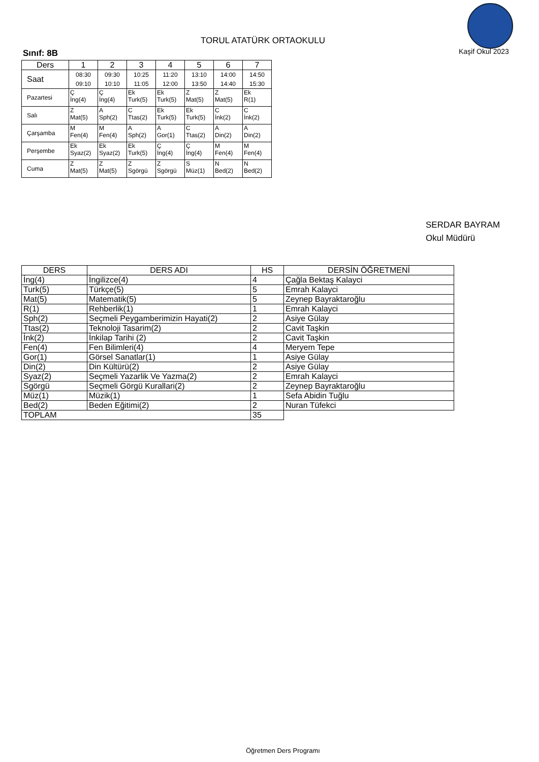TORUL ATATÜRK ORTAOKULU
Kaşif Okul 2023
Sınıf: 8B
| Ders | 1 | 2 | 3 | 4 | 5 | 6 | 7 |
| --- | --- | --- | --- | --- | --- | --- | --- |
| Saat | 08:30 09:10 | 09:30 10:10 | 10:25 11:05 | 11:20 12:00 | 13:10 13:50 | 14:00 14:40 | 14:50 15:30 |
| Pazartesi | Ç İng(4) | Ç İng(4) | Ek Turk(5) | Ek Turk(5) | Z Mat(5) | Z Mat(5) | Ek R(1) |
| Salı | Z Mat(5) | A Sph(2) | C Ttas(2) | Ek Turk(5) | Ek Turk(5) | C İnk(2) | C İnk(2) |
| Çarşamba | M Fen(4) | M Fen(4) | A Sph(2) | A Gor(1) | C Ttas(2) | A Din(2) | A Din(2) |
| Perşembe | Ek Syaz(2) | Ek Syaz(2) | Ek Turk(5) | Ç İng(4) | Ç İng(4) | M Fen(4) | M Fen(4) |
| Cuma | Z Mat(5) | Z Mat(5) | Z Sgörgü | Z Sgörgü | S Müz(1) | N Bed(2) | N Bed(2) |
SERDAR BAYRAM
Okul Müdürü
| DERS | DERS ADI | HS | DERSİN ÖĞRETMENİ |
| --- | --- | --- | --- |
| İng(4) | İngilizce(4) | 4 | Çağla Bektaş Kalayci |
| Turk(5) | Türkçe(5) | 5 | Emrah Kalayci |
| Mat(5) | Matematik(5) | 5 | Zeynep Bayraktaroğlu |
| R(1) | Rehberlik(1) | 1 | Emrah Kalayci |
| Sph(2) | Seçmeli Peygamberimizin Hayati(2) | 2 | Asiye Gülay |
| Ttas(2) | Teknoloji Tasarim(2) | 2 | Cavit Taşkin |
| İnk(2) | İnkilap Tarihi (2) | 2 | Cavit Taşkin |
| Fen(4) | Fen Bilimleri(4) | 4 | Meryem Tepe |
| Gor(1) | Görsel Sanatlar(1) | 1 | Asiye Gülay |
| Din(2) | Din Kültürü(2) | 2 | Asiye Gülay |
| Syaz(2) | Seçmeli Yazarlik Ve Yazma(2) | 2 | Emrah Kalayci |
| Sgörgü | Seçmeli Görgü Kurallari(2) | 2 | Zeynep Bayraktaroğlu |
| Müz(1) | Müzik(1) | 1 | Sefa Abidin Tuğlu |
| Bed(2) | Beden Eğitimi(2) | 2 | Nuran Tüfekci |
| TOPLAM | | 35 | |
Öğretmen Ders Programı